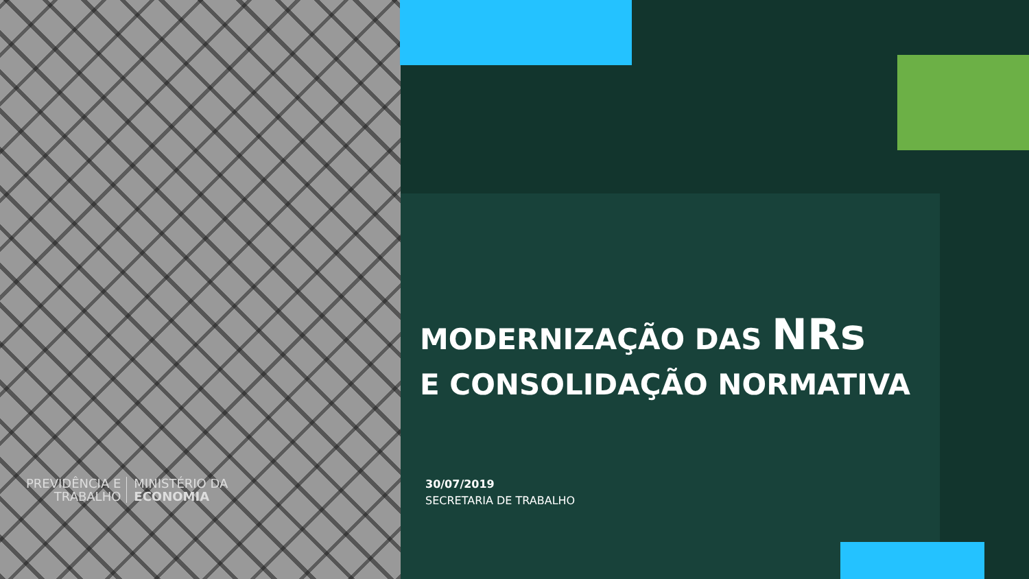PREVIDÊNCIA E
TRABALHO
MINISTÉRIO DA
ECONOMIA
MODERNIZAÇÃO DAS NRs
E CONSOLIDAÇÃO NORMATIVA
30/07/2019
SECRETARIA DE TRABALHO